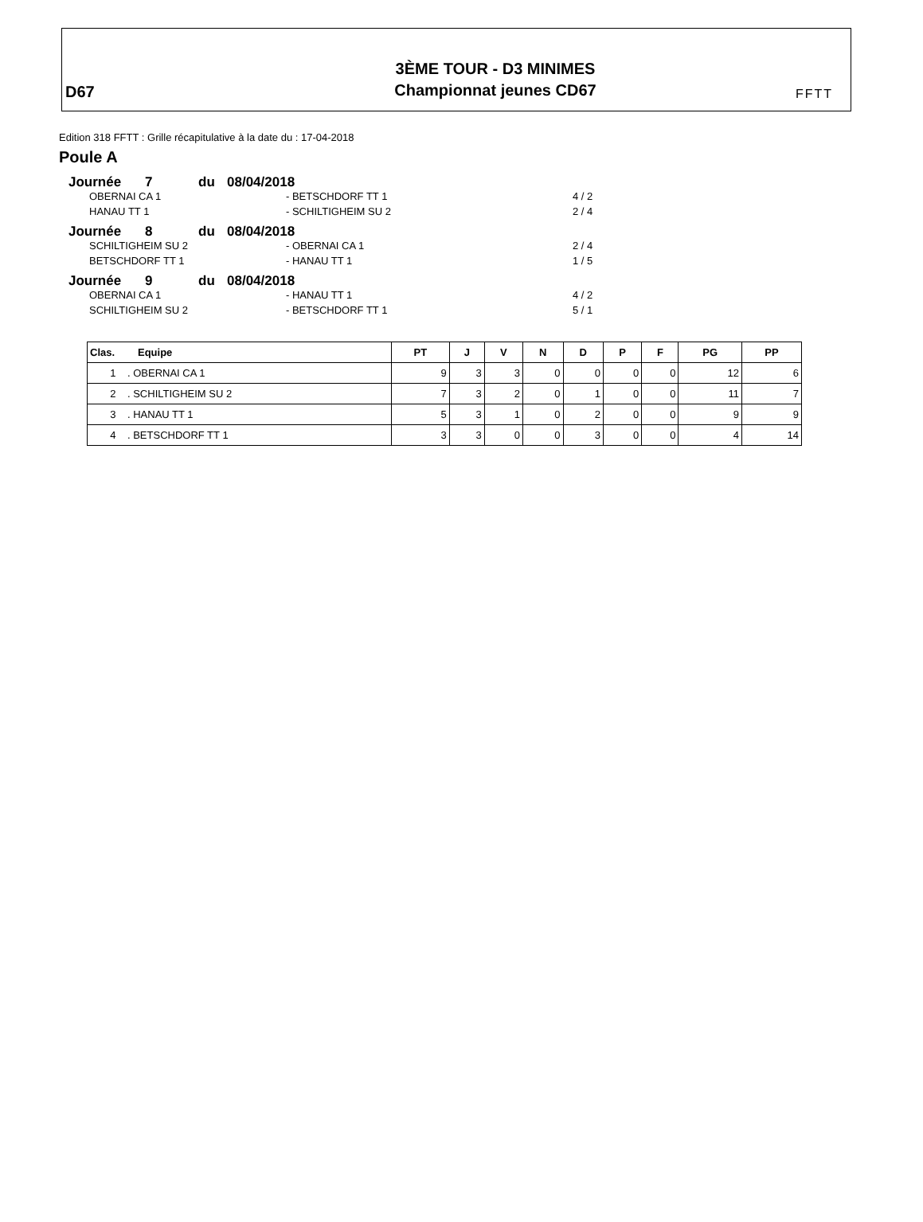D67
3ÈME TOUR - D3 MINIMES
Championnat jeunes CD67
FFTT
Edition 318 FFTT : Grille récapitulative à la date du : 17-04-2018
Poule A
Journée 7 du 08/04/2018
OBERNAI CA 1 - BETSCHDORF TT 1 4 / 2
HANAU TT 1 - SCHILTIGHEIM SU 2 2 / 4
Journée 8 du 08/04/2018
SCHILTIGHEIM SU 2 - OBERNAI CA 1 2 / 4
BETSCHDORF TT 1 - HANAU TT 1 1 / 5
Journée 9 du 08/04/2018
OBERNAI CA 1 - HANAU TT 1 4 / 2
SCHILTIGHEIM SU 2 - BETSCHDORF TT 1 5 / 1
| Clas. Equipe | PT | J | V | N | D | P | F | PG | PP |
| --- | --- | --- | --- | --- | --- | --- | --- | --- | --- |
| 1 . OBERNAI CA 1 | 9 | 3 | 3 | 0 | 0 | 0 | 0 | 12 | 6 |
| 2 . SCHILTIGHEIM SU 2 | 7 | 3 | 2 | 0 | 1 | 0 | 0 | 11 | 7 |
| 3 . HANAU TT 1 | 5 | 3 | 1 | 0 | 2 | 0 | 0 | 9 | 9 |
| 4 . BETSCHDORF TT 1 | 3 | 3 | 0 | 0 | 3 | 0 | 0 | 4 | 14 |